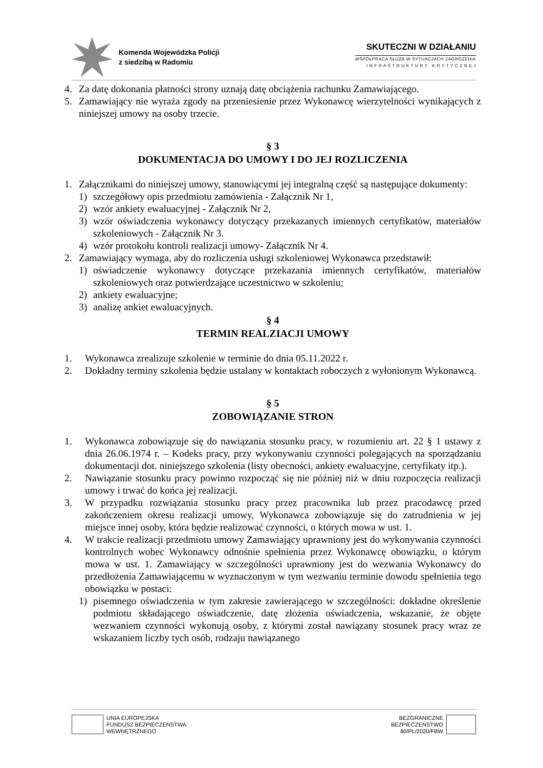Komenda Wojewódzka Policji
z siedzibą w Radomiu
SKUTECZNI W DZIAŁANIU
WSPÓŁPRACA SŁUŻB W SYTUACJACH ZAGROŻENIA
I N F R A S T R U K T U R Y K R Y T Y C Z N E J
4. Za datę dokonania płatności strony uznają datę obciążenia rachunku Zamawiającego.
5. Zamawiający nie wyraża zgody na przeniesienie przez Wykonawcę wierzytelności wynikających z niniejszej umowy na osoby trzecie.
§ 3
DOKUMENTACJA DO UMOWY I DO JEJ ROZLICZENIA
1. Załącznikami do niniejszej umowy, stanowiącymi jej integralną część są następujące dokumenty:
1) szczegółowy opis przedmiotu zamówienia - Załącznik Nr 1,
2) wzór ankiety ewaluacyjnej - Załącznik Nr 2,
3) wzór oświadczenia wykonawcy dotyczący przekazanych imiennych certyfikatów, materiałów szkoleniowych - Załącznik Nr 3.
4) wzór protokołu kontroli realizacji umowy- Załącznik Nr 4.
2. Zamawiający wymaga, aby do rozliczenia usługi szkoleniowej Wykonawca przedstawił:
1) oświadczenie wykonawcy dotyczące przekazania imiennych certyfikatów, materiałów szkoleniowych oraz potwierdzające uczestnictwo w szkoleniu;
2) ankiety ewaluacyjne;
3) analizę ankiet ewaluacyjnych.
§ 4
TERMIN REALZIACJI UMOWY
1. Wykonawca zrealizuje szkolenie w terminie do dnia 05.11.2022 r.
2. Dokładny terminy szkolenia będzie ustalany w kontaktach roboczych z wyłonionym Wykonawcą.
§ 5
ZOBOWIĄZANIE STRON
1. Wykonawca zobowiązuje się do nawiązania stosunku pracy, w rozumieniu art. 22 § 1 ustawy z dnia 26.06.1974 r. – Kodeks pracy, przy wykonywaniu czynności polegających na sporządzaniu dokumentacji dot. niniejszego szkolenia (listy obecności, ankiety ewaluacyjne, certyfikaty itp.).
2. Nawiązanie stosunku pracy powinno rozpocząć się nie później niż w dniu rozpoczęcia realizacji umowy i trwać do końca jej realizacji.
3. W przypadku rozwiązania stosunku pracy przez pracownika lub przez pracodawcę przed zakończeniem okresu realizacji umowy, Wykonawca zobowiązuje się do zatrudnienia w jej miejsce innej osoby, która będzie realizować czynności, o których mowa w ust. 1.
4. W trakcie realizacji przedmiotu umowy Zamawiający uprawniony jest do wykonywania czynności kontrolnych wobec Wykonawcy odnośnie spełnienia przez Wykonawcę obowiązku, o którym mowa w ust. 1. Zamawiający w szczególności uprawniony jest do wezwania Wykonawcy do przedłożenia Zamawiającemu w wyznaczonym w tym wezwaniu terminie dowodu spełnienia tego obowiązku w postaci:
1) pisemnego oświadczenia w tym zakresie zawierającego w szczególności: dokładne określenie podmiotu składającego oświadczenie, datę złożenia oświadczenia, wskazanie, że objęte wezwaniem czynności wykonują osoby, z którymi został nawiązany stosunek pracy wraz ze wskazaniem liczby tych osób, rodzaju nawiązanego
UNIA EUROPEJSKA
FUNDUSZ BEZPIECZEŃSTWA
WEWNĘTRZNEGO
BEZGRANICZNE
BEZPIECZEŃSTWO
80/PL/2020/FBW